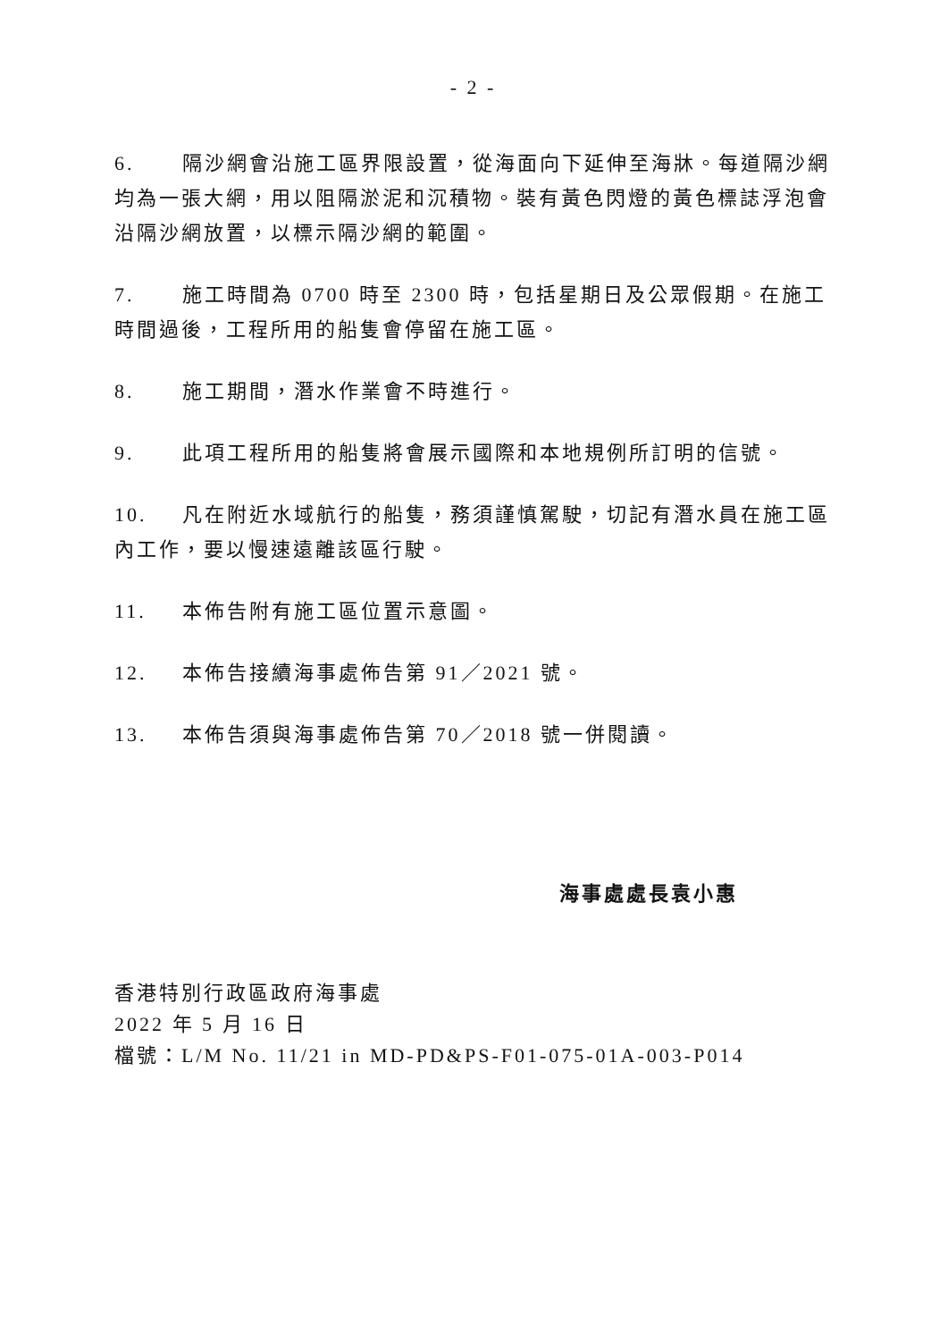- 2 -
6. 隔沙網會沿施工區界限設置，從海面向下延伸至海牀。每道隔沙網均為一張大網，用以阻隔淤泥和沉積物。裝有黃色閃燈的黃色標誌浮泡會沿隔沙網放置，以標示隔沙網的範圍。
7. 施工時間為 0700 時至 2300 時，包括星期日及公眾假期。在施工時間過後，工程所用的船隻會停留在施工區。
8. 施工期間，潛水作業會不時進行。
9. 此項工程所用的船隻將會展示國際和本地規例所訂明的信號。
10. 凡在附近水域航行的船隻，務須謹慎駕駛，切記有潛水員在施工區內工作，要以慢速遠離該區行駛。
11. 本佈告附有施工區位置示意圖。
12. 本佈告接續海事處佈告第 91／2021 號。
13. 本佈告須與海事處佈告第 70／2018 號一併閱讀。
海事處處長袁小惠
香港特別行政區政府海事處
2022 年 5 月 16 日
檔號：L/M No. 11/21 in MD-PD&PS-F01-075-01A-003-P014